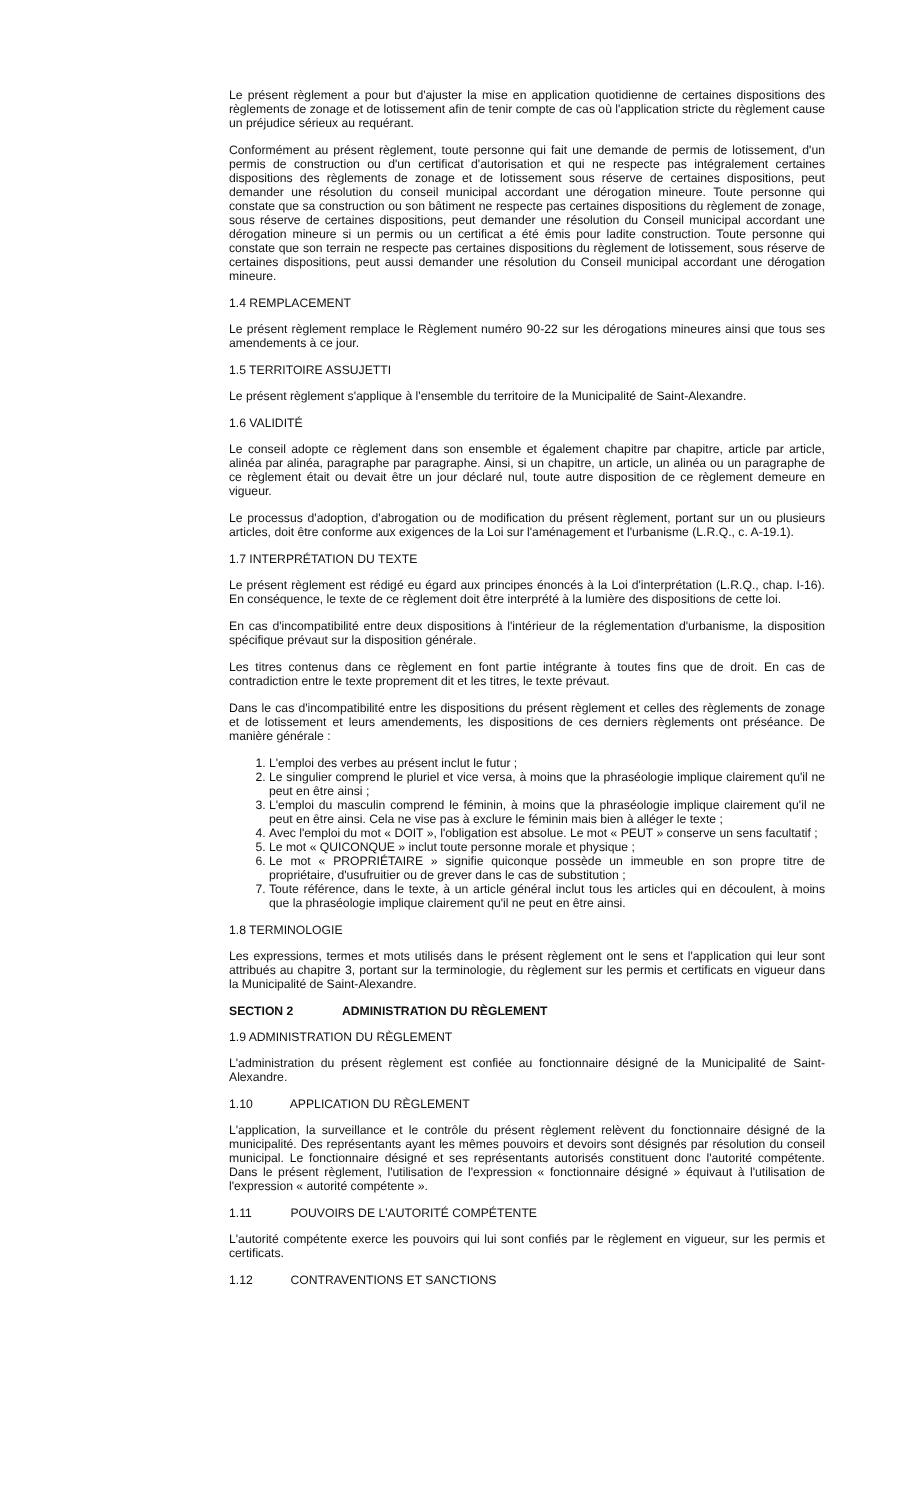Le présent règlement a pour but d'ajuster la mise en application quotidienne de certaines dispositions des règlements de zonage et de lotissement afin de tenir compte de cas où l'application stricte du règlement cause un préjudice sérieux au requérant.
Conformément au présent règlement, toute personne qui fait une demande de permis de lotissement, d'un permis de construction ou d'un certificat d'autorisation et qui ne respecte pas intégralement certaines dispositions des règlements de zonage et de lotissement sous réserve de certaines dispositions, peut demander une résolution du conseil municipal accordant une dérogation mineure. Toute personne qui constate que sa construction ou son bâtiment ne respecte pas certaines dispositions du règlement de zonage, sous réserve de certaines dispositions, peut demander une résolution du Conseil municipal accordant une dérogation mineure si un permis ou un certificat a été émis pour ladite construction. Toute personne qui constate que son terrain ne respecte pas certaines dispositions du règlement de lotissement, sous réserve de certaines dispositions, peut aussi demander une résolution du Conseil municipal accordant une dérogation mineure.
1.4 REMPLACEMENT
Le présent règlement remplace le Règlement numéro 90-22 sur les dérogations mineures ainsi que tous ses amendements à ce jour.
1.5 TERRITOIRE ASSUJETTI
Le présent règlement s'applique à l'ensemble du territoire de la Municipalité de Saint-Alexandre.
1.6 VALIDITÉ
Le conseil adopte ce règlement dans son ensemble et également chapitre par chapitre, article par article, alinéa par alinéa, paragraphe par paragraphe. Ainsi, si un chapitre, un article, un alinéa ou un paragraphe de ce règlement était ou devait être un jour déclaré nul, toute autre disposition de ce règlement demeure en vigueur.
Le processus d'adoption, d'abrogation ou de modification du présent règlement, portant sur un ou plusieurs articles, doit être conforme aux exigences de la Loi sur l'aménagement et l'urbanisme (L.R.Q., c. A-19.1).
1.7 INTERPRÉTATION DU TEXTE
Le présent règlement est rédigé eu égard aux principes énoncés à la Loi d'interprétation (L.R.Q., chap. I-16). En conséquence, le texte de ce règlement doit être interprété à la lumière des dispositions de cette loi.
En cas d'incompatibilité entre deux dispositions à l'intérieur de la réglementation d'urbanisme, la disposition spécifique prévaut sur la disposition générale.
Les titres contenus dans ce règlement en font partie intégrante à toutes fins que de droit. En cas de contradiction entre le texte proprement dit et les titres, le texte prévaut.
Dans le cas d'incompatibilité entre les dispositions du présent règlement et celles des règlements de zonage et de lotissement et leurs amendements, les dispositions de ces derniers règlements ont préséance. De manière générale :
1. L'emploi des verbes au présent inclut le futur ;
2. Le singulier comprend le pluriel et vice versa, à moins que la phraséologie implique clairement qu'il ne peut en être ainsi ;
3. L'emploi du masculin comprend le féminin, à moins que la phraséologie implique clairement qu'il ne peut en être ainsi. Cela ne vise pas à exclure le féminin mais bien à alléger le texte ;
4. Avec l'emploi du mot « DOIT », l'obligation est absolue. Le mot « PEUT » conserve un sens facultatif ;
5. Le mot « QUICONQUE » inclut toute personne morale et physique ;
6. Le mot « PROPRIÉTAIRE » signifie quiconque possède un immeuble en son propre titre de propriétaire, d'usufruitier ou de grever dans le cas de substitution ;
7. Toute référence, dans le texte, à un article général inclut tous les articles qui en découlent, à moins que la phraséologie implique clairement qu'il ne peut en être ainsi.
1.8 TERMINOLOGIE
Les expressions, termes et mots utilisés dans le présent règlement ont le sens et l'application qui leur sont attribués au chapitre 3, portant sur la terminologie, du règlement sur les permis et certificats en vigueur dans la Municipalité de Saint-Alexandre.
SECTION 2 ADMINISTRATION DU RÈGLEMENT
1.9 ADMINISTRATION DU RÈGLEMENT
L'administration du présent règlement est confiée au fonctionnaire désigné de la Municipalité de Saint-Alexandre.
1.10 APPLICATION DU RÈGLEMENT
L'application, la surveillance et le contrôle du présent règlement relèvent du fonctionnaire désigné de la municipalité. Des représentants ayant les mêmes pouvoirs et devoirs sont désignés par résolution du conseil municipal. Le fonctionnaire désigné et ses représentants autorisés constituent donc l'autorité compétente. Dans le présent règlement, l'utilisation de l'expression « fonctionnaire désigné » équivaut à l'utilisation de l'expression « autorité compétente ».
1.11 POUVOIRS DE L'AUTORITÉ COMPÉTENTE
L'autorité compétente exerce les pouvoirs qui lui sont confiés par le règlement en vigueur, sur les permis et certificats.
1.12 CONTRAVENTIONS ET SANCTIONS